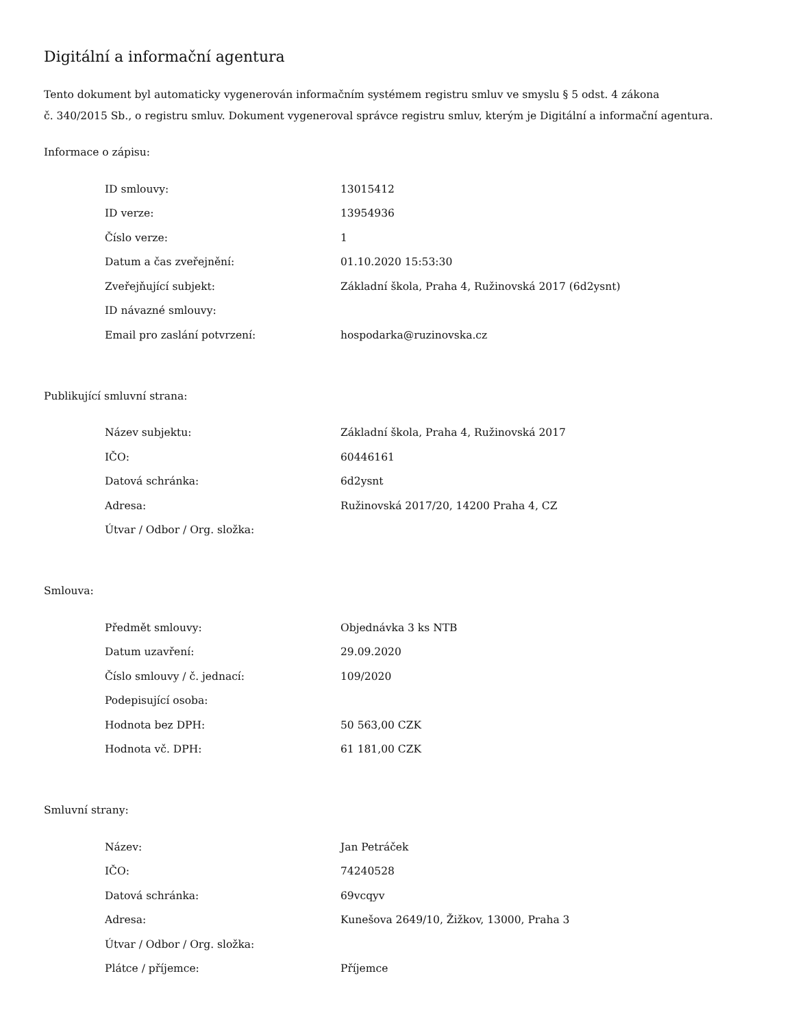Digitální a informační agentura
Tento dokument byl automaticky vygenerován informačním systémem registru smluv ve smyslu § 5 odst. 4 zákona
č. 340/2015 Sb., o registru smluv. Dokument vygeneroval správce registru smluv, kterým je Digitální a informační agentura.
Informace o zápisu:
| ID smlouvy: | 13015412 |
| ID verze: | 13954936 |
| Číslo verze: | 1 |
| Datum a čas zveřejnění: | 01.10.2020 15:53:30 |
| Zveřejňující subjekt: | Základní škola, Praha 4, Ružinovská 2017 (6d2ysnt) |
| ID návazné smlouvy: | |
| Email pro zaslání potvrzení: | hospodarka@ruzinovska.cz |
Publikující smluvní strana:
| Název subjektu: | Základní škola, Praha 4, Ružinovská 2017 |
| IČO: | 60446161 |
| Datová schránka: | 6d2ysnt |
| Adresa: | Ružinovská 2017/20, 14200 Praha 4, CZ |
| Útvar / Odbor / Org. složka: | |
Smlouva:
| Předmět smlouvy: | Objednávka 3 ks NTB |
| Datum uzavření: | 29.09.2020 |
| Číslo smlouvy / č. jednací: | 109/2020 |
| Podepisující osoba: | |
| Hodnota bez DPH: | 50 563,00 CZK |
| Hodnota vč. DPH: | 61 181,00 CZK |
Smluvní strany:
| Název: | Jan Petráček |
| IČO: | 74240528 |
| Datová schránka: | 69vcqyv |
| Adresa: | Kunešova 2649/10, Žižkov, 13000, Praha 3 |
| Útvar / Odbor / Org. složka: | |
| Plátce / příjemce: | Příjemce |